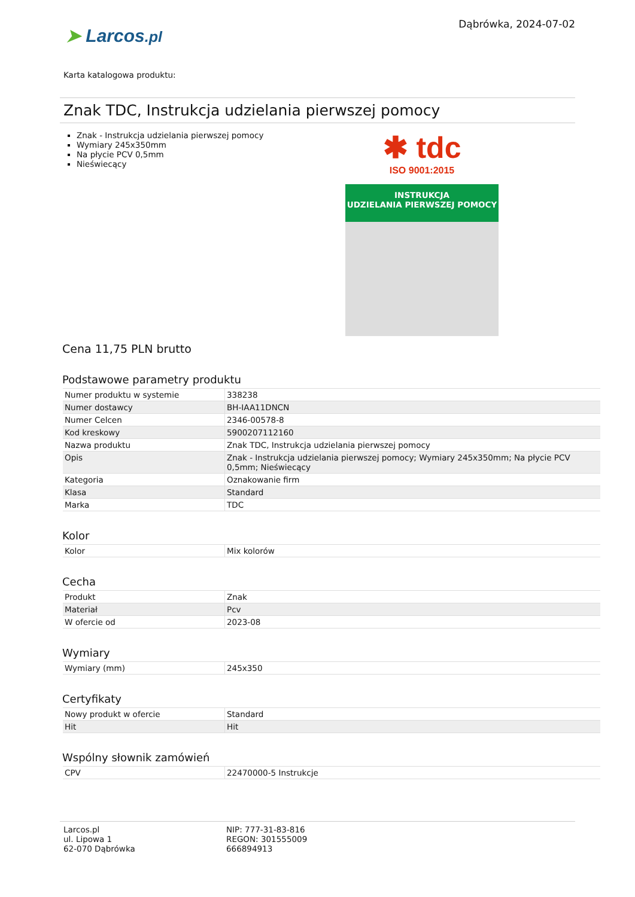Dąbrówka, 2024-07-02
➤ Larcos.pl
Karta katalogowa produktu:
Znak TDC, Instrukcja udzielania pierwszej pomocy
Znak - Instrukcja udzielania pierwszej pomocy
Wymiary 245x350mm
Na płycie PCV 0,5mm
Nieświecący
✱ tdc
ISO 9001:2015
INSTRUKCJA
UDZIELANIA PIERWSZEJ POMOCY
Cena 11,75 PLN brutto
Podstawowe parametry produktu
| Numer produktu w systemie | 338238 |
| Numer dostawcy | BH-IAA11DNCN |
| Numer Celcen | 2346-00578-8 |
| Kod kreskowy | 5900207112160 |
| Nazwa produktu | Znak TDC, Instrukcja udzielania pierwszej pomocy |
| Opis | Znak - Instrukcja udzielania pierwszej pomocy; Wymiary 245x350mm; Na płycie PCV 0,5mm; Nieświecący |
| Kategoria | Oznakowanie firm |
| Klasa | Standard |
| Marka | TDC |
Kolor
| Kolor | Mix kolorów |
Cecha
| Produkt | Znak |
| Materiał | Pcv |
| W ofercie od | 2023-08 |
Wymiary
| Wymiary (mm) | 245x350 |
Certyfikaty
| Nowy produkt w ofercie | Standard |
| Hit | Hit |
Wspólny słownik zamówień
| CPV | 22470000-5 Instrukcje |
Larcos.pl
ul. Lipowa 1
62-070 Dąbrówka
NIP: 777-31-83-816
REGON: 301555009
666894913